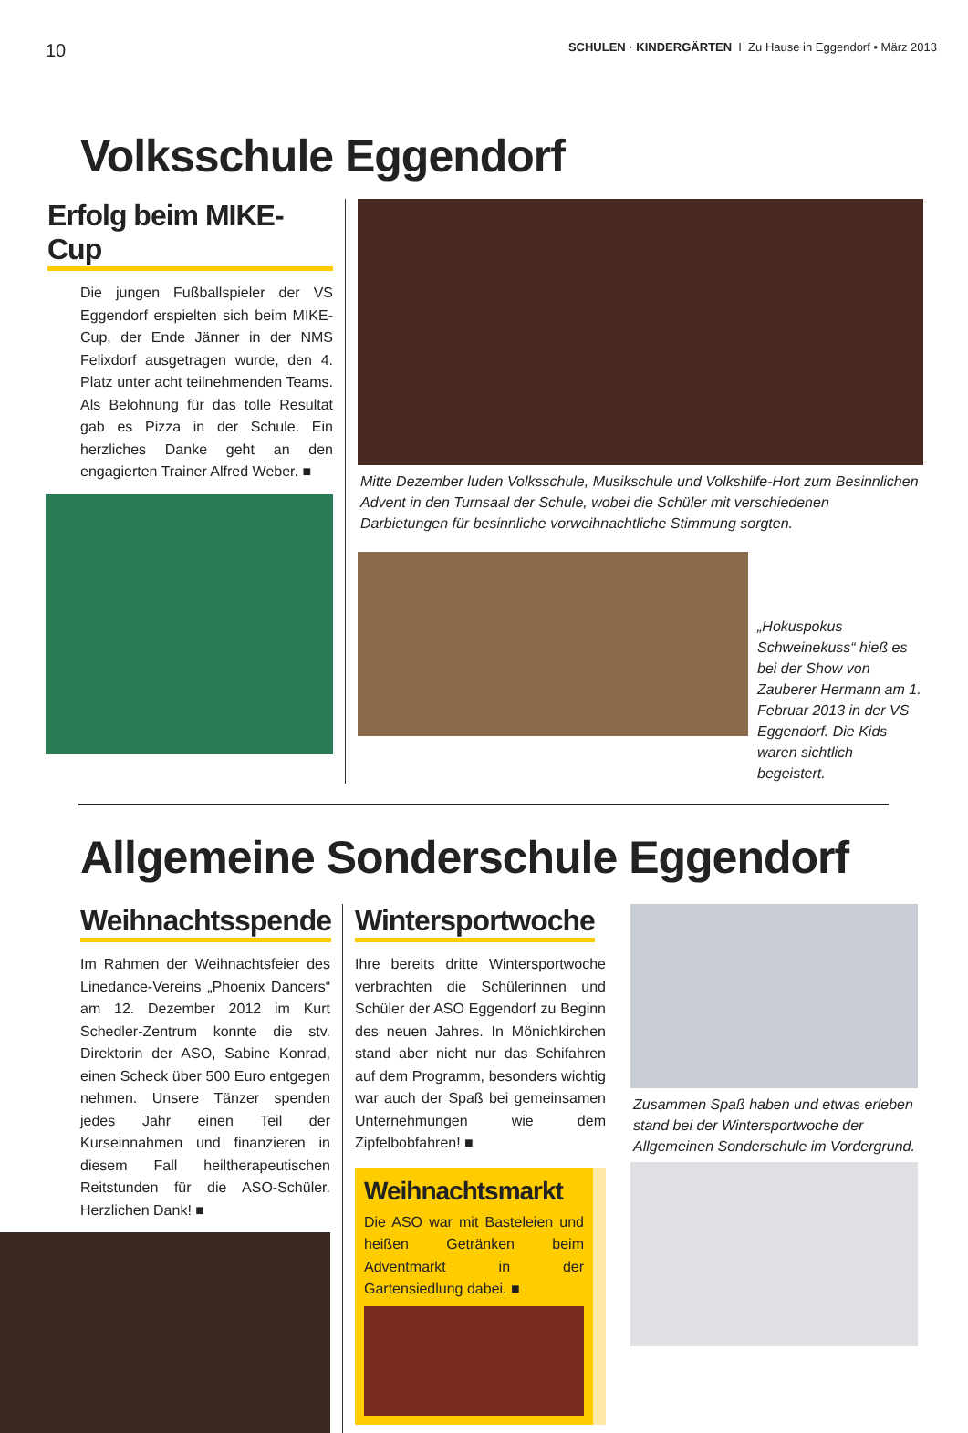10 SCHULEN · KINDERGÄRTEN I Zu Hause in Eggendorf • März 2013
Volksschule Eggendorf
Erfolg beim MIKE-Cup
Die jungen Fußballspieler der VS Eggendorf erspielten sich beim MIKE-Cup, der Ende Jänner in der NMS Felixdorf ausgetragen wurde, den 4. Platz unter acht teilnehmenden Teams. Als Belohnung für das tolle Resultat gab es Pizza in der Schule. Ein herzliches Danke geht an den engagierten Trainer Alfred Weber. ■
Mitte Dezember luden Volksschule, Musikschule und Volkshilfe-Hort zum Besinnlichen Advent in den Turnsaal der Schule, wobei die Schüler mit verschiedenen Darbietungen für besinnliche vorweihnachtliche Stimmung sorgten.
„Hokuspokus Schweinekuss“ hieß es bei der Show von Zauberer Hermann am 1. Februar 2013 in der VS Eggendorf. Die Kids waren sichtlich begeistert.
Allgemeine Sonderschule Eggendorf
Weihnachtsspende
Im Rahmen der Weihnachtsfeier des Linedance-Vereins „Phoenix Dancers“ am 12. Dezember 2012 im Kurt Schedler-Zentrum konnte die stv. Direktorin der ASO, Sabine Konrad, einen Scheck über 500 Euro entgegen nehmen. Unsere Tänzer spenden jedes Jahr einen Teil der Kurseinnahmen und finanzieren in diesem Fall heiltherapeutischen Reitstunden für die ASO-Schüler. Herzlichen Dank! ■
Wintersportwoche
Ihre bereits dritte Wintersportwoche verbrachten die Schülerinnen und Schüler der ASO Eggendorf zu Beginn des neuen Jahres. In Mönichkirchen stand aber nicht nur das Schifahren auf dem Programm, besonders wichtig war auch der Spaß bei gemeinsamen Unternehmungen wie dem Zipfelbobfahren! ■
Weihnachtsmarkt
Die ASO war mit Basteleien und heißen Getränken beim Adventmarkt in der Gartensiedlung dabei. ■
Zusammen Spaß haben und etwas erleben stand bei der Wintersportwoche der Allgemeinen Sonderschule im Vordergrund.